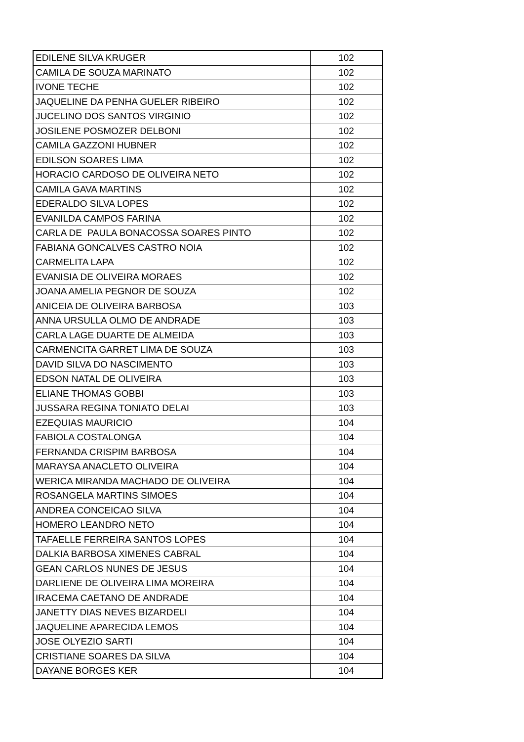| EDILENE SILVA KRUGER | 102 |
| CAMILA DE SOUZA MARINATO | 102 |
| IVONE TECHE | 102 |
| JAQUELINE DA PENHA GUELER RIBEIRO | 102 |
| JUCELINO DOS SANTOS VIRGINIO | 102 |
| JOSILENE POSMOZER DELBONI | 102 |
| CAMILA GAZZONI HUBNER | 102 |
| EDILSON SOARES LIMA | 102 |
| HORACIO CARDOSO DE OLIVEIRA NETO | 102 |
| CAMILA GAVA MARTINS | 102 |
| EDERALDO SILVA LOPES | 102 |
| EVANILDA CAMPOS FARINA | 102 |
| CARLA DE PAULA BONACOSSA SOARES PINTO | 102 |
| FABIANA GONCALVES CASTRO NOIA | 102 |
| CARMELITA LAPA | 102 |
| EVANISIA DE OLIVEIRA MORAES | 102 |
| JOANA AMELIA PEGNOR DE SOUZA | 102 |
| ANICEIA DE OLIVEIRA BARBOSA | 103 |
| ANNA URSULLA OLMO DE ANDRADE | 103 |
| CARLA LAGE DUARTE DE ALMEIDA | 103 |
| CARMENCITA GARRET LIMA DE SOUZA | 103 |
| DAVID SILVA DO NASCIMENTO | 103 |
| EDSON NATAL DE OLIVEIRA | 103 |
| ELIANE THOMAS GOBBI | 103 |
| JUSSARA REGINA TONIATO DELAI | 103 |
| EZEQUIAS MAURICIO | 104 |
| FABIOLA COSTALONGA | 104 |
| FERNANDA CRISPIM BARBOSA | 104 |
| MARAYSA ANACLETO OLIVEIRA | 104 |
| WERICA MIRANDA MACHADO DE OLIVEIRA | 104 |
| ROSANGELA MARTINS SIMOES | 104 |
| ANDREA CONCEICAO SILVA | 104 |
| HOMERO LEANDRO NETO | 104 |
| TAFAELLE FERREIRA SANTOS LOPES | 104 |
| DALKIA BARBOSA XIMENES CABRAL | 104 |
| GEAN CARLOS NUNES DE JESUS | 104 |
| DARLIENE DE OLIVEIRA LIMA MOREIRA | 104 |
| IRACEMA CAETANO DE ANDRADE | 104 |
| JANETTY DIAS NEVES BIZARDELI | 104 |
| JAQUELINE APARECIDA LEMOS | 104 |
| JOSE OLYEZIO SARTI | 104 |
| CRISTIANE SOARES DA SILVA | 104 |
| DAYANE BORGES KER | 104 |